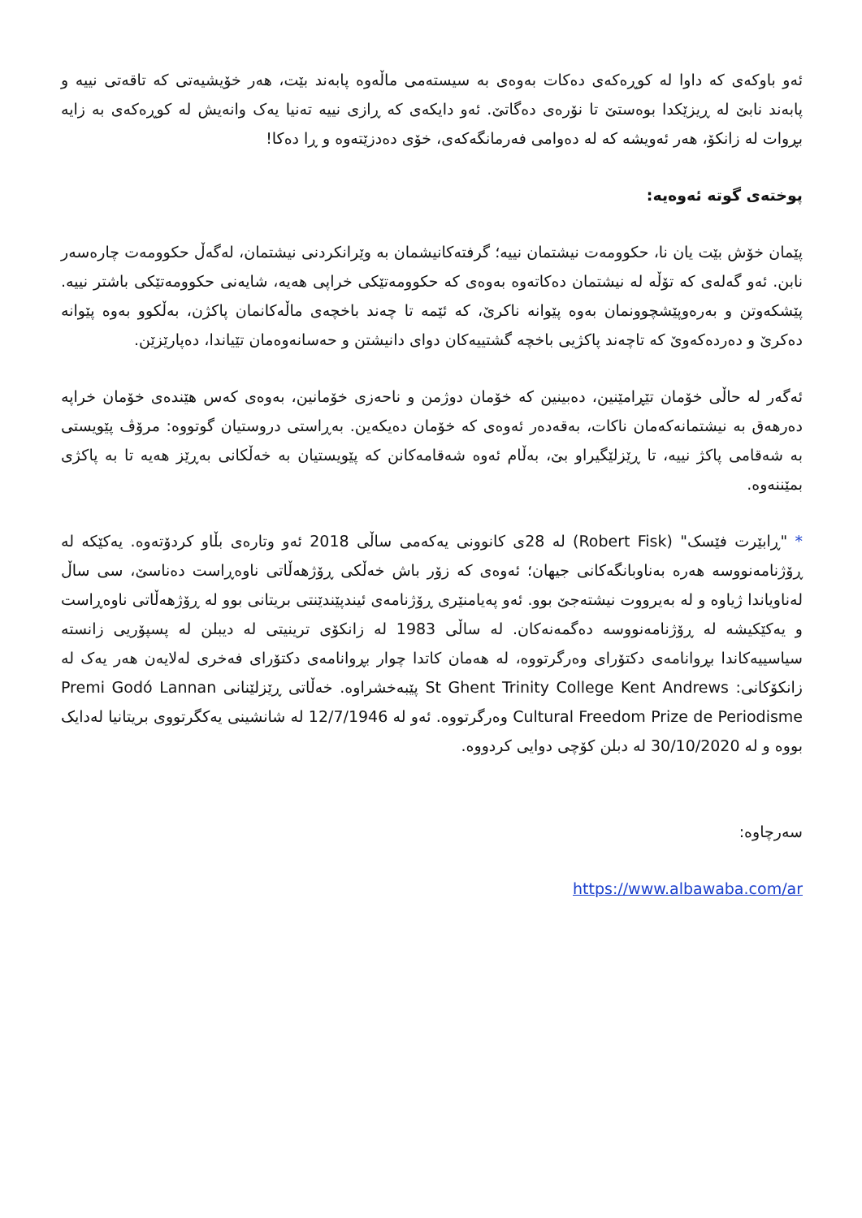ئەو باوکەی کە داوا لە کوڕەکەی دەکات بەوەی بە سیستەمی ماڵەوە پابەند بێت، هەر خۆیشیەتی کە تاقەتی نییە و پابەند نابێ لە ڕیزێکدا بوەستێ تا نۆرەی دەگاتێ. ئەو دایکەی کە ڕازی نییە تەنیا یەک وانەیش لە کوڕەکەی بە زایە بڕوات لە زانکۆ، هەر ئەویشە کە لە دەوامی فەرمانگەکەی، خۆی دەدزێتەوە و ڕا دەکا!
پوختەی گوتە ئەوەیە:
پێمان خۆش بێت یان نا، حکوومەت نیشتمان نییە؛ گرفتەکانیشمان بە وێرانکردنی نیشتمان، لەگەڵ حکوومەت چارەسەر نابن. ئەو گەلەی کە تۆڵە لە نیشتمان دەکاتەوە بەوەی کە حکوومەتێکی خراپی هەیە، شایەنی حکوومەتێکی باشتر نییە. پێشکەوتن و بەرەوپێشچوونمان بەوە پێوانە ناکرێ، کە ئێمە تا چەند باخچەی ماڵەکانمان پاکژن، بەڵکوو بەوە پێوانە دەکرێ و دەردەکەوێ کە تاچەند پاکژیی باخچە گشتییەکان دوای دانیشتن و حەسانەوەمان تێیاندا، دەپارێزێن.
ئەگەر لە حاڵی خۆمان تێڕامێنین، دەبینین کە خۆمان دوژمن و ناحەزی خۆمانین، بەوەی کەس هێندەی خۆمان خراپە دەرهەق بە نیشتمانەکەمان ناکات، بەقەدەر ئەوەی کە خۆمان دەیکەین. بەڕاستی دروستیان گوتووە: مرۆڤ پێویستی بە شەقامی پاکژ نییە، تا ڕێزلێگیراو بێ، بەڵام ئەوە شەقامەکانن کە پێویستیان بە خەڵکانی بەڕێز هەیە تا بە پاکژی بمێننەوە.
* "ڕابێرت فێسک" (Robert Fisk) لە 28ی کانوونی یەکەمی ساڵی 2018 ئەو وتارەی بڵاو کردۆتەوە. یەکێکە لە ڕۆژنامەنووسە هەرە بەناوبانگەکانی جیهان؛ ئەوەی کە زۆر باش خەڵکی ڕۆژهەڵاتی ناوەڕاست دەناسێ، سی ساڵ لەناویاندا ژیاوە و لە بەیرووت نیشتەجێ بوو. ئەو پەیامنێری ڕۆژنامەی ئیندپێندێنتی بریتانی بوو لە ڕۆژهەڵاتی ناوەڕاست و یەکێکیشە لە ڕۆژنامەنووسە دەگمەنەکان. لە ساڵی 1983 لە زانکۆی ترینیتی لە دیبلن لە پسپۆریی زانستە سیاسییەکاندا بڕوانامەی دکتۆرای وەرگرتووە، لە هەمان کاتدا چوار بڕوانامەی دکتۆرای فەخری لەلایەن هەر یەک لە زانکۆکانی: St Ghent Trinity College Kent Andrews پێبەخشراوە. خەڵاتی ڕێزلێنانی Premi Godó Lannan Cultural Freedom Prize de Periodisme وەرگرتووە. ئەو لە 12/7/1946 لە شانشینی یەکگرتووی بریتانیا لەدایک بووە و لە 30/10/2020 لە دبلن کۆچی دوایی کردووە.
سەرچاوە:
https://www.albawaba.com/ar